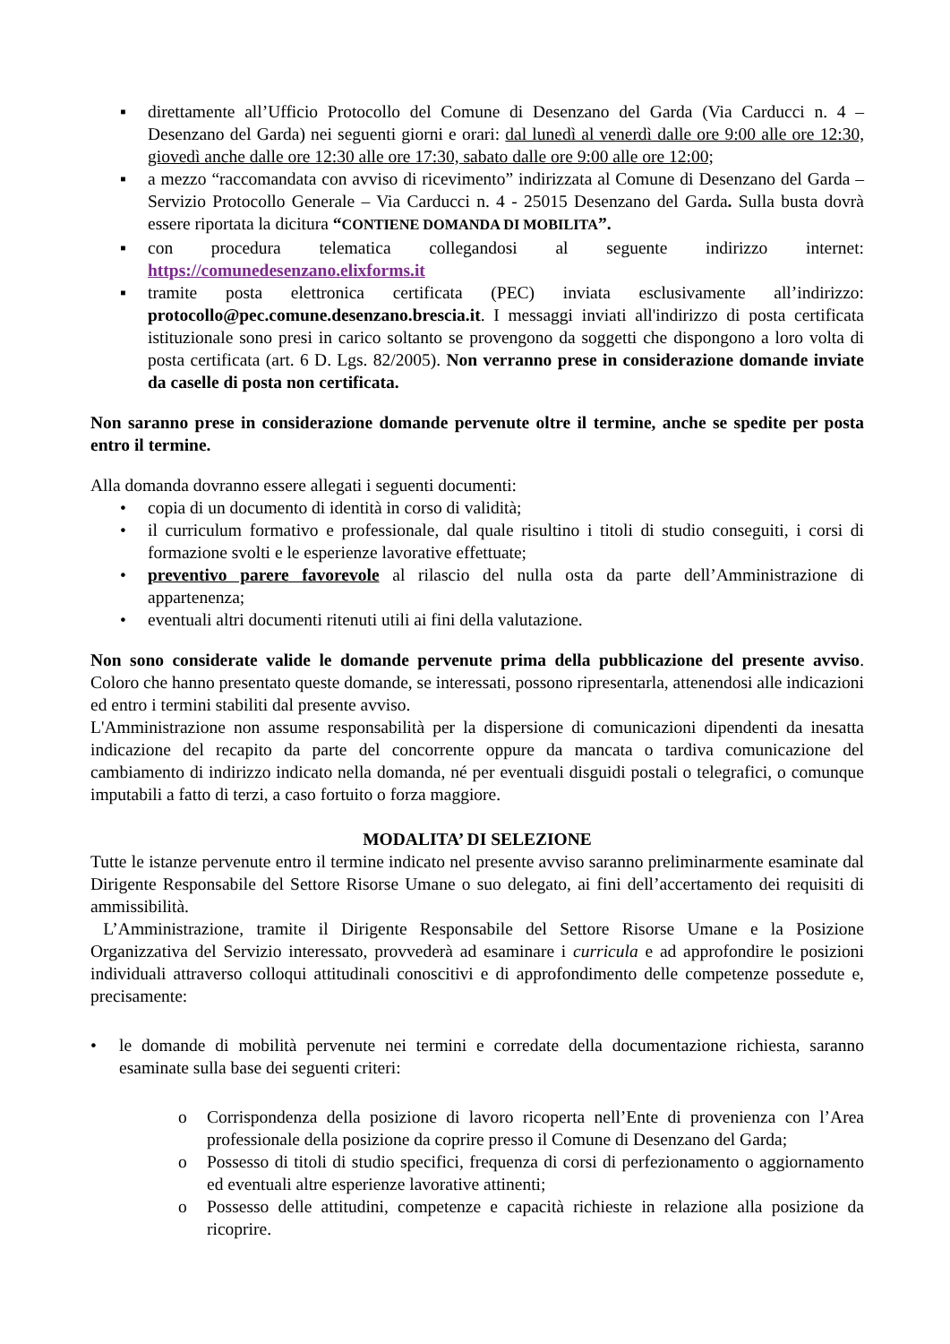▪ direttamente all’Ufficio Protocollo del Comune di Desenzano del Garda (Via Carducci n. 4 – Desenzano del Garda) nei seguenti giorni e orari: dal lunedì al venerdì dalle ore 9:00 alle ore 12:30, giovedì anche dalle ore 12:30 alle ore 17:30, sabato dalle ore 9:00 alle ore 12:00;
▪ a mezzo “raccomandata con avviso di ricevimento” indirizzata al Comune di Desenzano del Garda – Servizio Protocollo Generale – Via Carducci n. 4 - 25015 Desenzano del Garda. Sulla busta dovrà essere riportata la dicitura “CONTIENE DOMANDA DI MOBILITA”.
▪ con procedura telematica collegandosi al seguente indirizzo internet: https://comunedesenzano.elixforms.it
▪ tramite posta elettronica certificata (PEC) inviata esclusivamente all’indirizzo: protocollo@pec.comune.desenzano.brescia.it. I messaggi inviati all'indirizzo di posta certificata istituzionale sono presi in carico soltanto se provengono da soggetti che dispongono a loro volta di posta certificata (art. 6 D. Lgs. 82/2005). Non verranno prese in considerazione domande inviate da caselle di posta non certificata.
Non saranno prese in considerazione domande pervenute oltre il termine, anche se spedite per posta entro il termine.
Alla domanda dovranno essere allegati i seguenti documenti:
• copia di un documento di identità in corso di validità;
• il curriculum formativo e professionale, dal quale risultino i titoli di studio conseguiti, i corsi di formazione svolti e le esperienze lavorative effettuate;
• preventivo parere favorevole al rilascio del nulla osta da parte dell’Amministrazione di appartenenza;
• eventuali altri documenti ritenuti utili ai fini della valutazione.
Non sono considerate valide le domande pervenute prima della pubblicazione del presente avviso. Coloro che hanno presentato queste domande, se interessati, possono ripresentarla, attenendosi alle indicazioni ed entro i termini stabiliti dal presente avviso.
L'Amministrazione non assume responsabilità per la dispersione di comunicazioni dipendenti da inesatta indicazione del recapito da parte del concorrente oppure da mancata o tardiva comunicazione del cambiamento di indirizzo indicato nella domanda, né per eventuali disguidi postali o telegrafici, o comunque imputabili a fatto di terzi, a caso fortuito o forza maggiore.
MODALITA’ DI SELEZIONE
Tutte le istanze pervenute entro il termine indicato nel presente avviso saranno preliminarmente esaminate dal Dirigente Responsabile del Settore Risorse Umane o suo delegato, ai fini dell’accertamento dei requisiti di ammissibilità.
L’Amministrazione, tramite il Dirigente Responsabile del Settore Risorse Umane e la Posizione Organizzativa del Servizio interessato, provvederà ad esaminare i curricula e ad approfondire le posizioni individuali attraverso colloqui attitudinali conoscitivi e di approfondimento delle competenze possedute e, precisamente:
• le domande di mobilità pervenute nei termini e corredate della documentazione richiesta, saranno esaminate sulla base dei seguenti criteri:
o Corrispondenza della posizione di lavoro ricoperta nell’Ente di provenienza con l’Area professionale della posizione da coprire presso il Comune di Desenzano del Garda;
o Possesso di titoli di studio specifici, frequenza di corsi di perfezionamento o aggiornamento ed eventuali altre esperienze lavorative attinenti;
o Possesso delle attitudini, competenze e capacità richieste in relazione alla posizione da ricoprire.